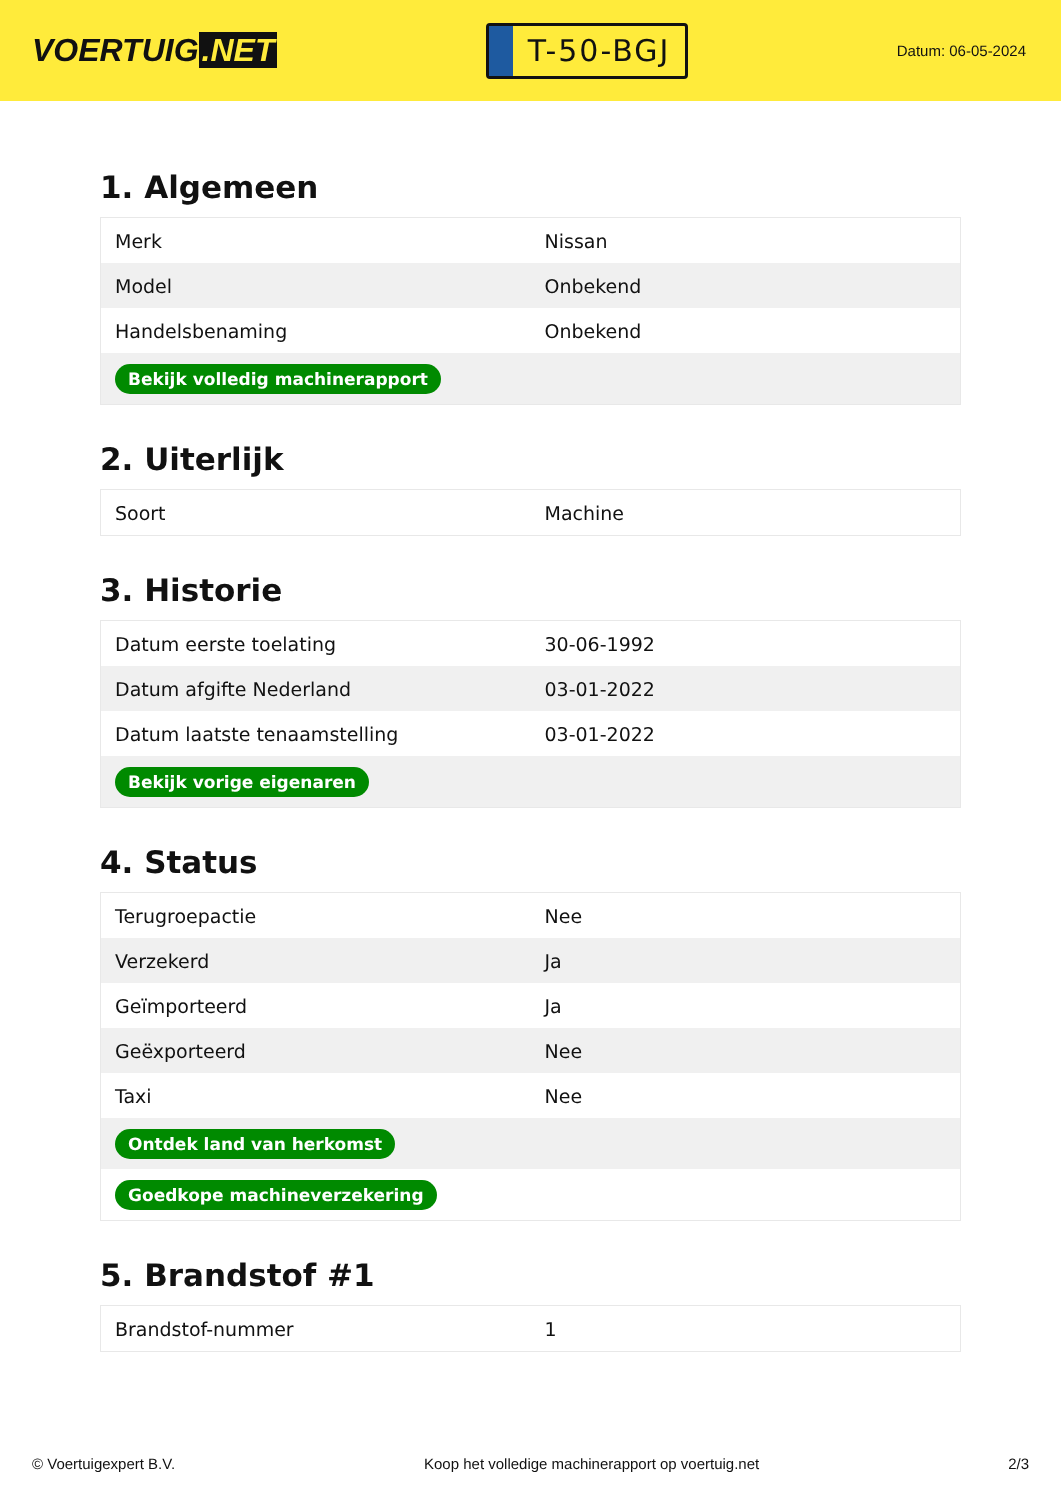VOERTUIG.NET
T-50-BGJ
Datum: 06-05-2024
1. Algemeen
| Merk | Nissan |
| Model | Onbekend |
| Handelsbenaming | Onbekend |
| Bekijk volledig machinerapport | |
2. Uiterlijk
| Soort | Machine |
3. Historie
| Datum eerste toelating | 30-06-1992 |
| Datum afgifte Nederland | 03-01-2022 |
| Datum laatste tenaamstelling | 03-01-2022 |
| Bekijk vorige eigenaren | |
4. Status
| Terugroepactie | Nee |
| Verzekerd | Ja |
| Geïmporteerd | Ja |
| Geëxporteerd | Nee |
| Taxi | Nee |
| Ontdek land van herkomst | |
| Goedkope machineverzekering | |
5. Brandstof #1
| Brandstof-nummer | 1 |
© Voertuigexpert B.V. Koop het volledige machinerapport op voertuig.net 2/3